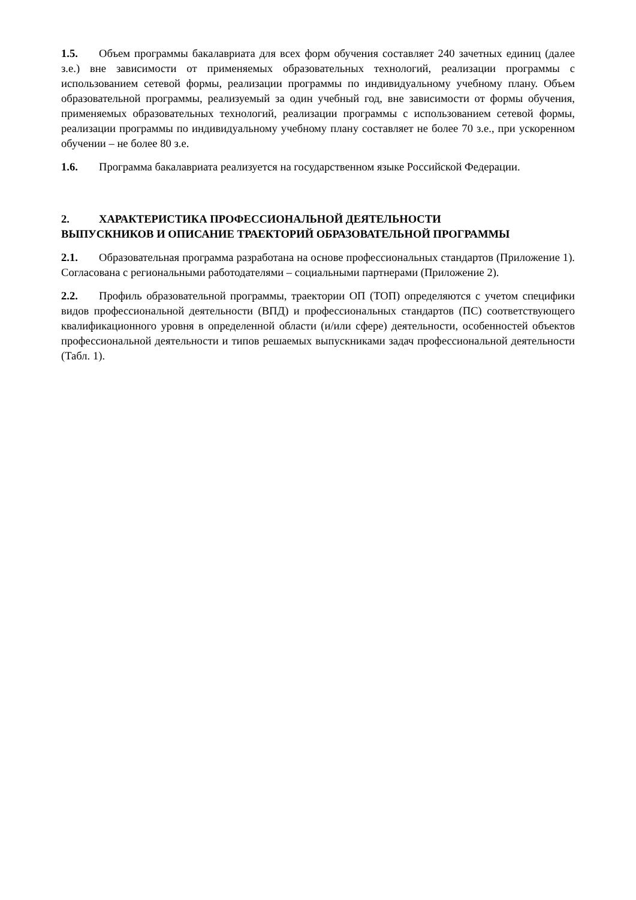1.5. Объем программы бакалавриата для всех форм обучения составляет 240 зачетных единиц (далее з.е.) вне зависимости от применяемых образовательных технологий, реализации программы с использованием сетевой формы, реализации программы по индивидуальному учебному плану. Объем образовательной программы, реализуемый за один учебный год, вне зависимости от формы обучения, применяемых образовательных технологий, реализации программы с использованием сетевой формы, реализации программы по индивидуальному учебному плану составляет не более 70 з.е., при ускоренном обучении – не более 80 з.е.
1.6. Программа бакалавриата реализуется на государственном языке Российской Федерации.
2. ХАРАКТЕРИСТИКА ПРОФЕССИОНАЛЬНОЙ ДЕЯТЕЛЬНОСТИ
ВЫПУСКНИКОВ И ОПИСАНИЕ ТРАЕКТОРИЙ ОБРАЗОВАТЕЛЬНОЙ ПРОГРАММЫ
2.1. Образовательная программа разработана на основе профессиональных стандартов (Приложение 1). Согласована с региональными работодателями – социальными партнерами (Приложение 2).
2.2. Профиль образовательной программы, траектории ОП (ТОП) определяются с учетом специфики видов профессиональной деятельности (ВПД) и профессиональных стандартов (ПС) соответствующего квалификационного уровня в определенной области (и/или сфере) деятельности, особенностей объектов профессиональной деятельности и типов решаемых выпускниками задач профессиональной деятельности (Табл. 1).